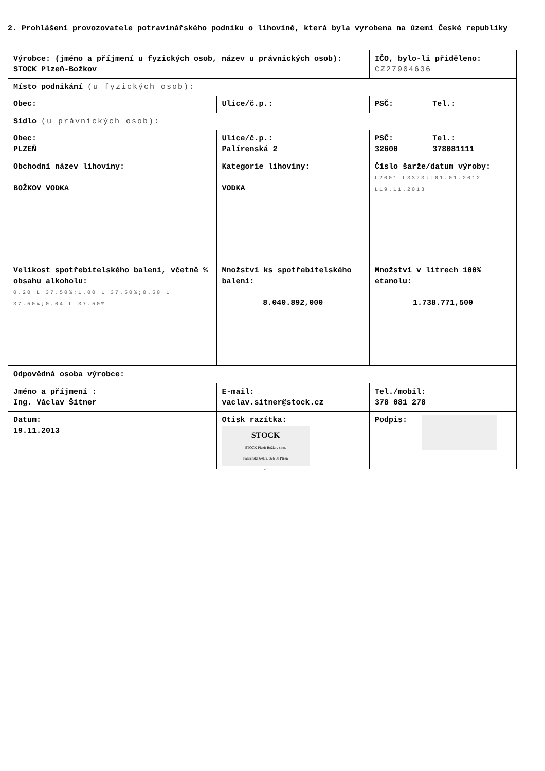2. Prohlášení provozovatele potravinářského podniku o lihovině, která byla vyrobena na území České republiky
| Výrobce: (jméno a příjmení u fyzických osob, název u právnických osob): STOCK Plzeň-Božkov | | | IČO, bylo-li přiděleno: CZ27904636 | |
| Místo podnikání (u fyzických osob): | | | | |
| Obec: | Ulice/č.p.: | | PSČ: | Tel.: |
| Sídlo (u právnických osob): | | | | |
| Obec: PLZEŇ | Ulice/č.p.: Palírenská 2 | | PSČ: 32600 | Tel.: 378081111 |
| Obchodní název lihoviny: BOŽKOV VODKA | Kategorie lihoviny: VODKA | Číslo šarže/datum výroby: L2001-L3323;L01.01.2012-L19.11.2013 | | |
| Velikost spotřebitelského balení, včetně % obsahu alkoholu: 0.20 L 37.50%;1.00 L 37.50%;0.50 L 37.50%;0.04 L 37.50% | Množství ks spotřebitelského balení: 8.040.892,000 | | Množství v litrech 100% etanolu: 1.738.771,500 | |
| Odpovědná osoba výrobce: | | | | |
| Jméno a příjmení : Ing. Václav Šitner | E-mail: vaclav.sitner@stock.cz | | Tel./mobil: 378 081 278 | |
| Datum: 19.11.2013 | Otisk razítka: STOCK STOCK Plzeň-Božkov s.r.o. Palírenská 641/2, 326 00 Plzeň 28 | | Podpis: | |